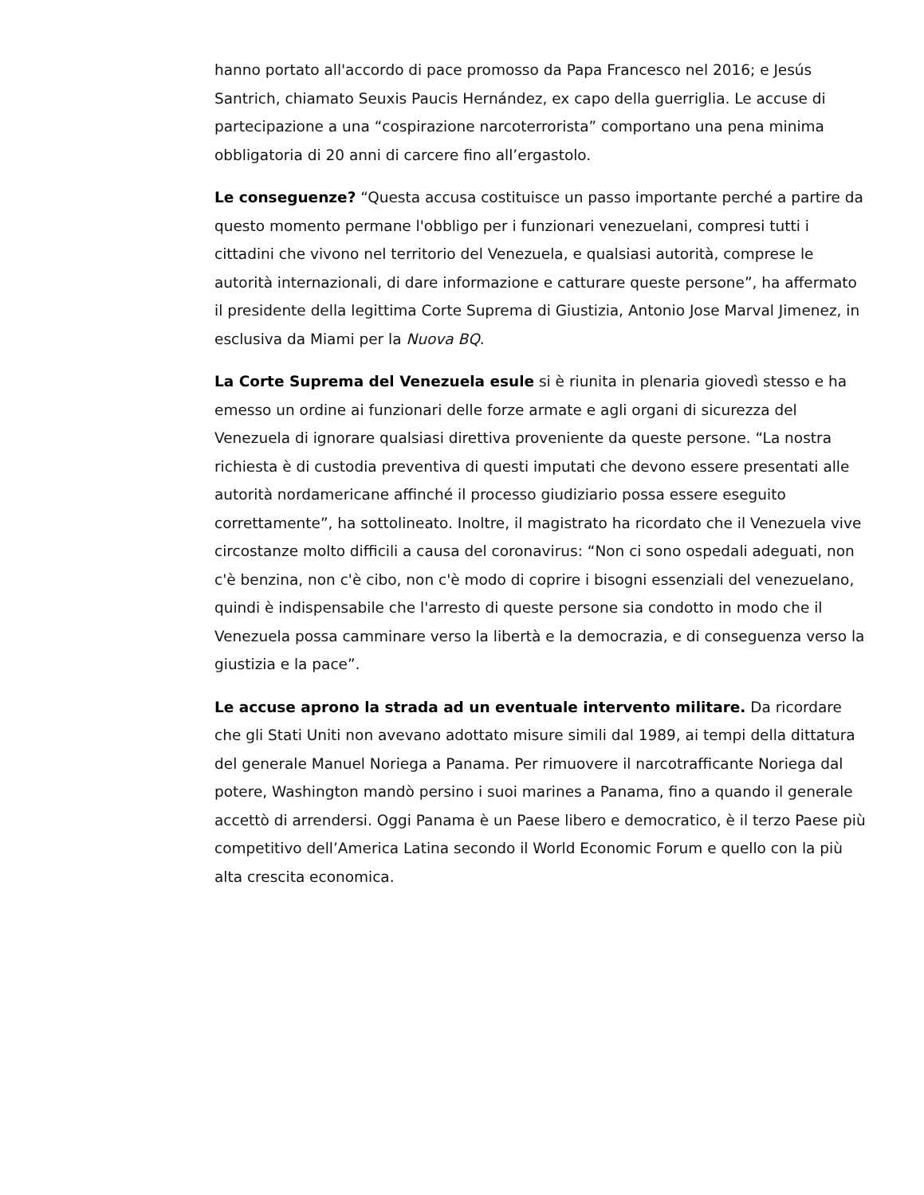hanno portato all'accordo di pace promosso da Papa Francesco nel 2016; e Jesús Santrich, chiamato Seuxis Paucis Hernández, ex capo della guerriglia. Le accuse di partecipazione a una “cospirazione narcoterrorista” comportano una pena minima obbligatoria di 20 anni di carcere fino all’ergastolo.
Le conseguenze? “Questa accusa costituisce un passo importante perché a partire da questo momento permane l'obbligo per i funzionari venezuelani, compresi tutti i cittadini che vivono nel territorio del Venezuela, e qualsiasi autorità, comprese le autorità internazionali, di dare informazione e catturare queste persone”, ha affermato il presidente della legittima Corte Suprema di Giustizia, Antonio Jose Marval Jimenez, in esclusiva da Miami per la Nuova BQ.
La Corte Suprema del Venezuela esule si è riunita in plenaria giovedì stesso e ha emesso un ordine ai funzionari delle forze armate e agli organi di sicurezza del Venezuela di ignorare qualsiasi direttiva proveniente da queste persone. “La nostra richiesta è di custodia preventiva di questi imputati che devono essere presentati alle autorità nordamericane affinché il processo giudiziario possa essere eseguito correttamente”, ha sottolineato. Inoltre, il magistrato ha ricordato che il Venezuela vive circostanze molto difficili a causa del coronavirus: “Non ci sono ospedali adeguati, non c'è benzina, non c'è cibo, non c'è modo di coprire i bisogni essenziali del venezuelano, quindi è indispensabile che l'arresto di queste persone sia condotto in modo che il Venezuela possa camminare verso la libertà e la democrazia, e di conseguenza verso la giustizia e la pace”.
Le accuse aprono la strada ad un eventuale intervento militare. Da ricordare che gli Stati Uniti non avevano adottato misure simili dal 1989, ai tempi della dittatura del generale Manuel Noriega a Panama. Per rimuovere il narcotrafficante Noriega dal potere, Washington mandò persino i suoi marines a Panama, fino a quando il generale accettò di arrendersi. Oggi Panama è un Paese libero e democratico, è il terzo Paese più competitivo dell’America Latina secondo il World Economic Forum e quello con la più alta crescita economica.